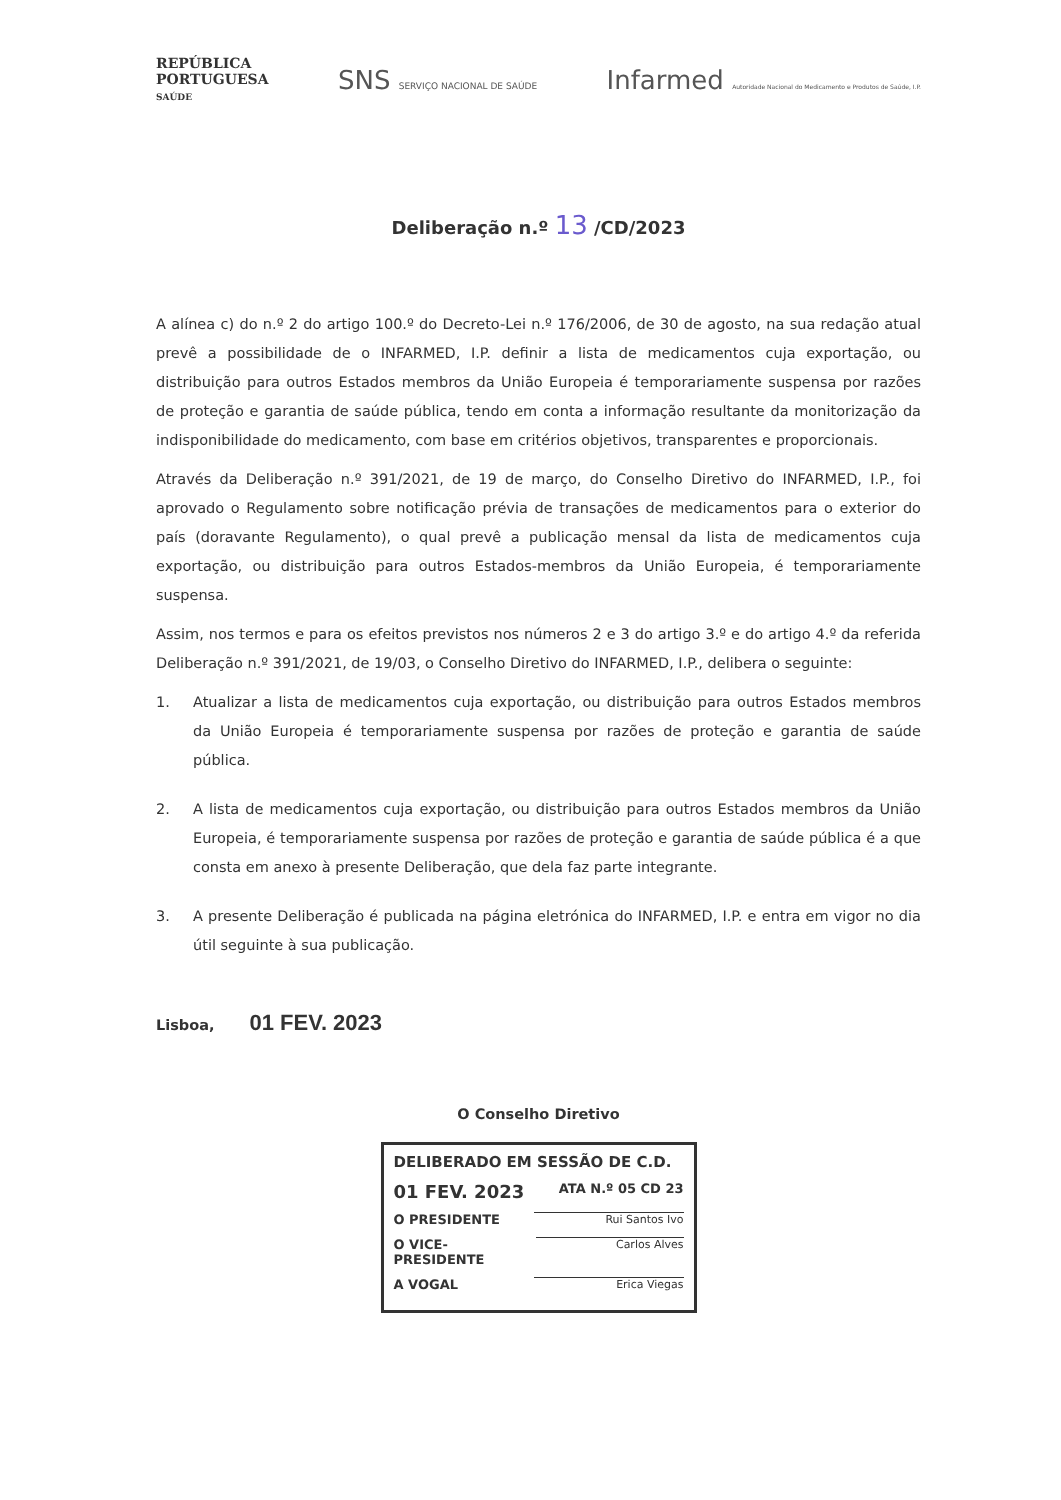REPÚBLICA
PORTUGUESA
SAÚDE
SNS SERVIÇO NACIONAL DE SAÚDE
Infarmed Autoridade Nacional do Medicamento e Produtos de Saúde, I.P.
Deliberação n.º 13 /CD/2023
A alínea c) do n.º 2 do artigo 100.º do Decreto-Lei n.º 176/2006, de 30 de agosto, na sua redação atual prevê a possibilidade de o INFARMED, I.P. definir a lista de medicamentos cuja exportação, ou distribuição para outros Estados membros da União Europeia é temporariamente suspensa por razões de proteção e garantia de saúde pública, tendo em conta a informação resultante da monitorização da indisponibilidade do medicamento, com base em critérios objetivos, transparentes e proporcionais.
Através da Deliberação n.º 391/2021, de 19 de março, do Conselho Diretivo do INFARMED, I.P., foi aprovado o Regulamento sobre notificação prévia de transações de medicamentos para o exterior do país (doravante Regulamento), o qual prevê a publicação mensal da lista de medicamentos cuja exportação, ou distribuição para outros Estados-membros da União Europeia, é temporariamente suspensa.
Assim, nos termos e para os efeitos previstos nos números 2 e 3 do artigo 3.º e do artigo 4.º da referida Deliberação n.º 391/2021, de 19/03, o Conselho Diretivo do INFARMED, I.P., delibera o seguinte:
1. Atualizar a lista de medicamentos cuja exportação, ou distribuição para outros Estados membros da União Europeia é temporariamente suspensa por razões de proteção e garantia de saúde pública.
2. A lista de medicamentos cuja exportação, ou distribuição para outros Estados membros da União Europeia, é temporariamente suspensa por razões de proteção e garantia de saúde pública é a que consta em anexo à presente Deliberação, que dela faz parte integrante.
3. A presente Deliberação é publicada na página eletrónica do INFARMED, I.P. e entra em vigor no dia útil seguinte à sua publicação.
Lisboa, 01 FEV. 2023
O Conselho Diretivo
DELIBERADO EM SESSÃO DE C.D.
01 FEV. 2023 ATA N.º 05 CD 23
O PRESIDENTE Rui Santos Ivo
O VICE-PRESIDENTE Carlos Alves
A VOGAL Erica Viegas